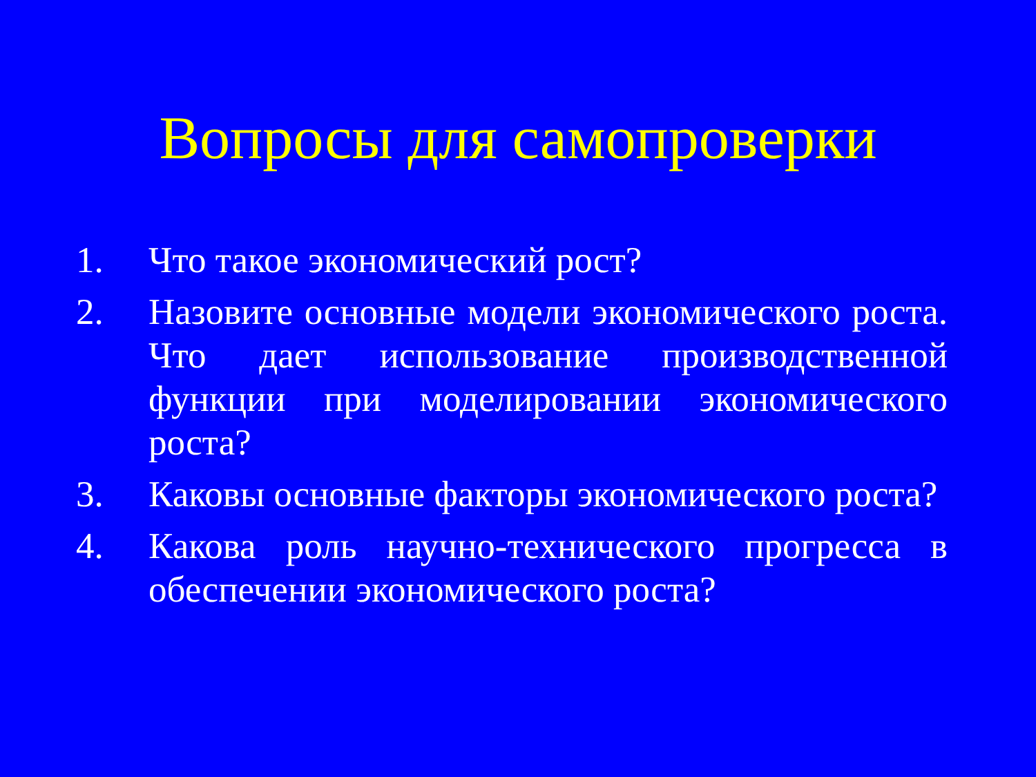Вопросы для самопроверки
1. Что такое экономический рост?
2. Назовите основные модели экономического роста. Что дает использование производственной функции при моделировании экономического роста?
3. Каковы основные факторы экономического роста?
4. Какова роль научно-технического прогресса в обеспечении экономического роста?